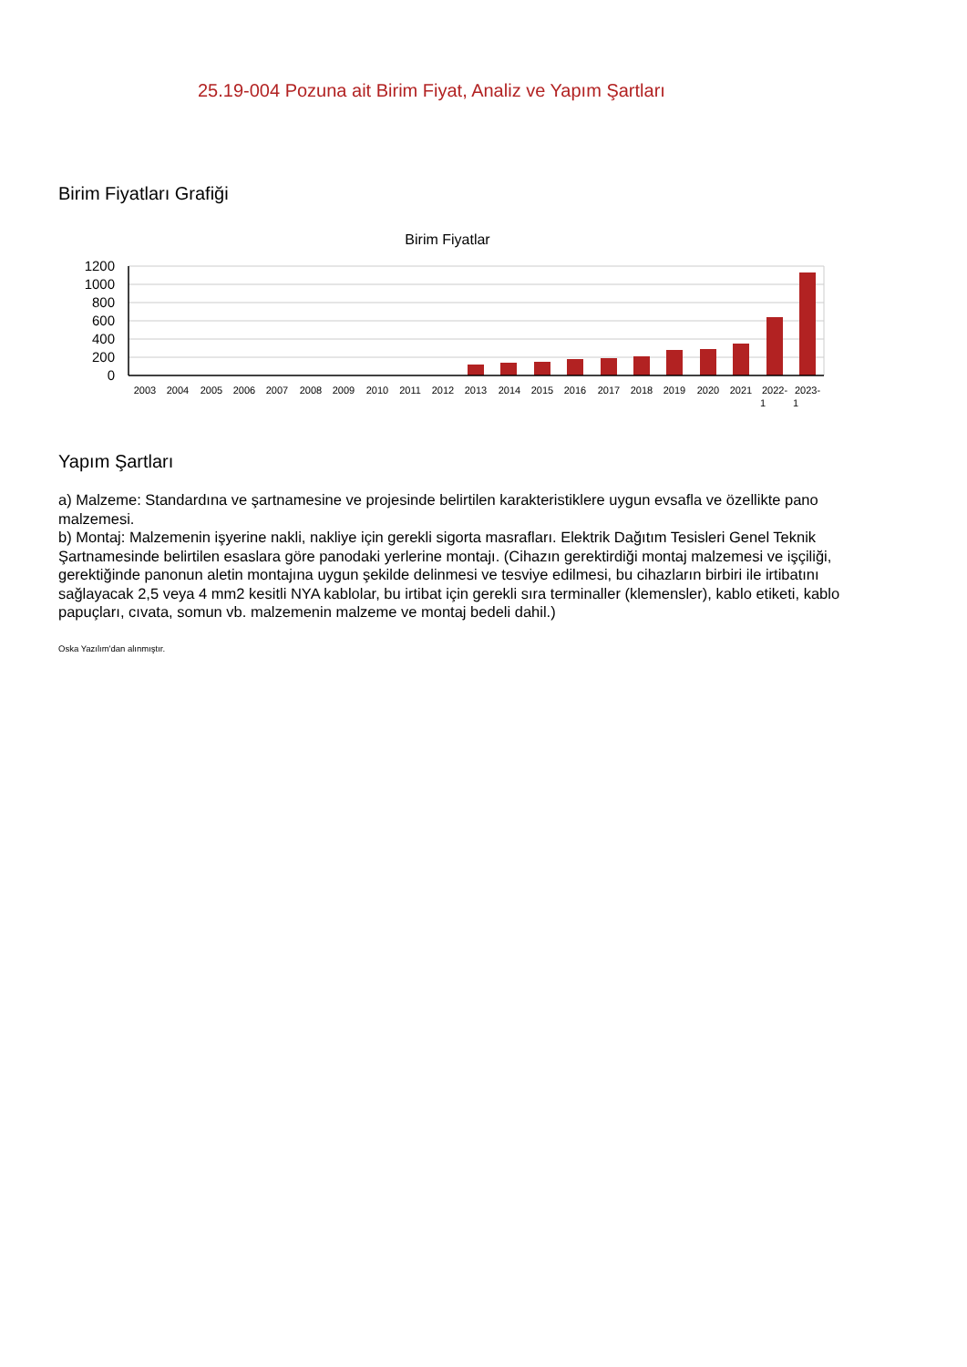25.19-004 Pozuna ait Birim Fiyat, Analiz ve Yapım Şartları
Birim Fiyatları Grafiği
Birim Fiyatlar
1200
1000
800
600
400
200
0
2003
2004
2005
2006
2007
2008
2009
2010
2011
2012
2013
2014
2015
2016
2017
2018
2019
2020
2021
2022-
2023-
1
1
Yapım Şartları
a) Malzeme: Standardına ve şartnamesine ve projesinde belirtilen karakteristiklere uygun evsafla ve özellikte pano malzemesi.
b) Montaj: Malzemenin işyerine nakli, nakliye için gerekli sigorta masrafları. Elektrik Dağıtım Tesisleri Genel Teknik Şartnamesinde belirtilen esaslara göre panodaki yerlerine montajı. (Cihazın gerektirdiği montaj malzemesi ve işçiliği, gerektiğinde panonun aletin montajına uygun şekilde delinmesi ve tesviye edilmesi, bu cihazların birbiri ile irtibatını sağlayacak 2,5 veya 4 mm2 kesitli NYA kablolar, bu irtibat için gerekli sıra terminaller (klemensler), kablo etiketi, kablo papuçları, cıvata, somun vb. malzemenin malzeme ve montaj bedeli dahil.)
Oska Yazılım'dan alınmıştır.